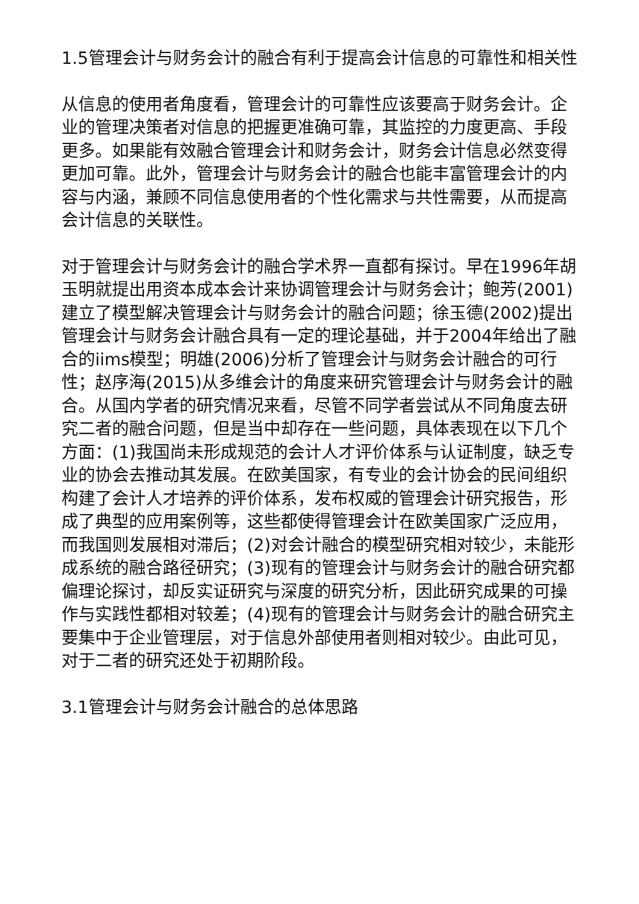1.5管理会计与财务会计的融合有利于提高会计信息的可靠性和相关性
从信息的使用者角度看，管理会计的可靠性应该要高于财务会计。企业的管理决策者对信息的把握更准确可靠，其监控的力度更高、手段更多。如果能有效融合管理会计和财务会计，财务会计信息必然变得更加可靠。此外，管理会计与财务会计的融合也能丰富管理会计的内容与内涵，兼顾不同信息使用者的个性化需求与共性需要，从而提高会计信息的关联性。
对于管理会计与财务会计的融合学术界一直都有探讨。早在1996年胡玉明就提出用资本成本会计来协调管理会计与财务会计；鲍芳(2001)建立了模型解决管理会计与财务会计的融合问题；徐玉德(2002)提出管理会计与财务会计融合具有一定的理论基础，并于2004年给出了融合的iims模型；明雄(2006)分析了管理会计与财务会计融合的可行性；赵序海(2015)从多维会计的角度来研究管理会计与财务会计的融合。从国内学者的研究情况来看，尽管不同学者尝试从不同角度去研究二者的融合问题，但是当中却存在一些问题，具体表现在以下几个方面：(1)我国尚未形成规范的会计人才评价体系与认证制度，缺乏专业的协会去推动其发展。在欧美国家，有专业的会计协会的民间组织构建了会计人才培养的评价体系，发布权威的管理会计研究报告，形成了典型的应用案例等，这些都使得管理会计在欧美国家广泛应用，而我国则发展相对滞后；(2)对会计融合的模型研究相对较少，未能形成系统的融合路径研究；(3)现有的管理会计与财务会计的融合研究都偏理论探讨，却反实证研究与深度的研究分析，因此研究成果的可操作与实践性都相对较差；(4)现有的管理会计与财务会计的融合研究主要集中于企业管理层，对于信息外部使用者则相对较少。由此可见，对于二者的研究还处于初期阶段。
3.1管理会计与财务会计融合的总体思路